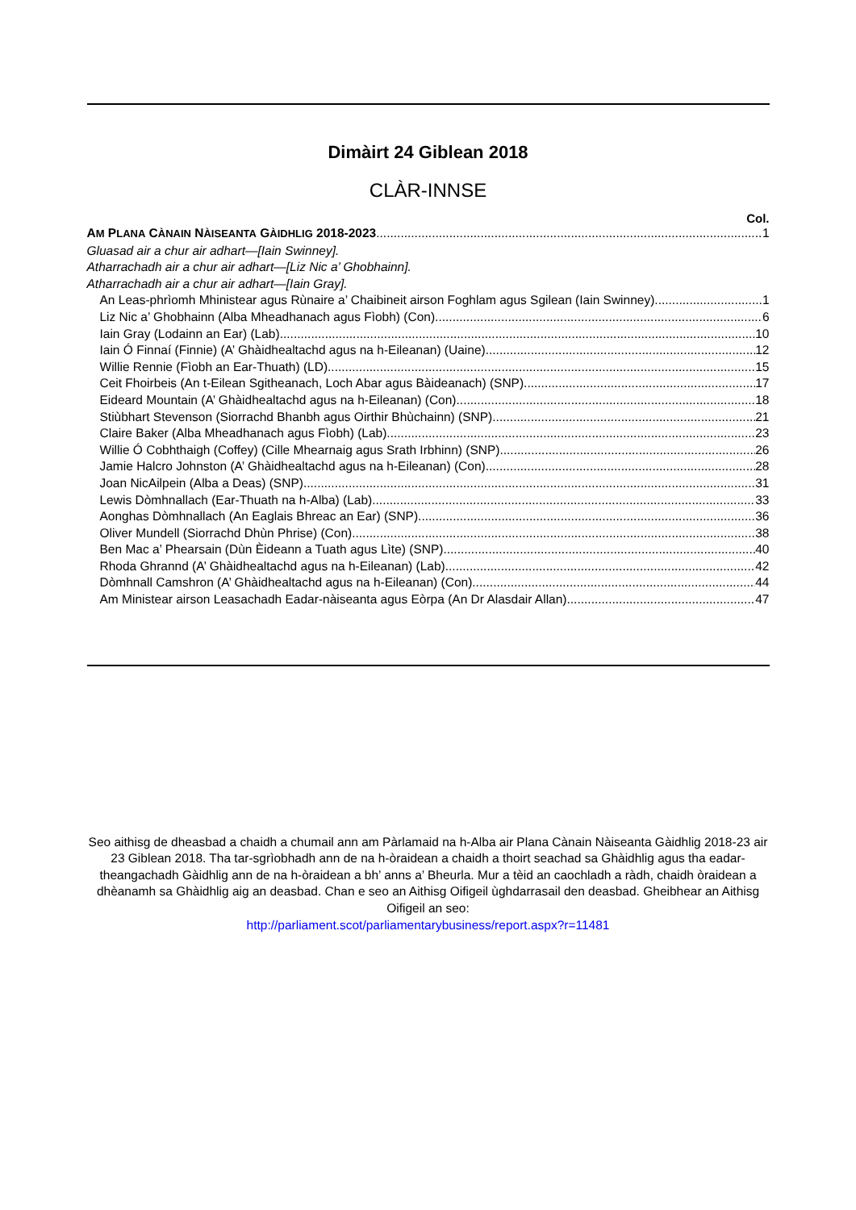Dimàirt 24 Giblean 2018
CLÀR-INNSE
Col.
AM PLANA CÀNAIN NÀISEANTA GÀIDHLIG 2018-2023 1
Gluasad air a chur air adhart—[Iain Swinney].
Atharrachadh air a chur air adhart—[Liz Nic a’ Ghobhainn].
Atharrachadh air a chur air adhart—[Iain Gray].
An Leas-phrìomh Mhinistear agus Rùnaire a’ Chaibineit airson Foghlam agus Sgilean (Iain Swinney) 1
Liz Nic a’ Ghobhainn (Alba Mheadhanach agus Fìobh) (Con) 6
Iain Gray (Lodainn an Ear) (Lab) 10
Iain Ó Finnaí (Finnie) (A’ Ghàidhealtachd agus na h-Eileanan) (Uaine) 12
Willie Rennie (Fìobh an Ear-Thuath) (LD) 15
Ceit Fhoirbeis (An t-Eilean Sgitheanach, Loch Abar agus Bàideanach) (SNP) 17
Eideard Mountain (A’ Ghàidhealtachd agus na h-Eileanan) (Con) 18
Stiùbhart Stevenson (Siorrachd Bhanbh agus Oirthir Bhùchainn) (SNP) 21
Claire Baker (Alba Mheadhanach agus Fìobh) (Lab) 23
Willie Ó Cobhthaigh (Coffey) (Cille Mhearnaig agus Srath Irbhinn) (SNP) 26
Jamie Halcro Johnston (A’ Ghàidhealtachd agus na h-Eileanan) (Con) 28
Joan NicAilpein (Alba a Deas) (SNP) 31
Lewis Dòmhnallach (Ear-Thuath na h-Alba) (Lab) 33
Aonghas Dòmhnallach (An Eaglais Bhreac an Ear) (SNP) 36
Oliver Mundell (Siorrachd Dhùn Phrise) (Con) 38
Ben Mac a’ Phearsain (Dùn Èideann a Tuath agus Lìte) (SNP) 40
Rhoda Ghrannd (A’ Ghàidhealtachd agus na h-Eileanan) (Lab) 42
Dòmhnall Camshron (A’ Ghàidhealtachd agus na h-Eileanan) (Con) 44
Am Ministear airson Leasachadh Eadar-nàiseanta agus Eòrpa (An Dr Alasdair Allan) 47
Seo aithisg de dheasbad a chaidh a chumail ann am Pàrlamaid na h-Alba air Plana Cànain Nàiseanta Gàidhlig 2018-23 air 23 Giblean 2018. Tha tar-sgrìobhadh ann de na h-òraidean a chaidh a thoirt seachad sa Ghàidhlig agus tha eadar-theangachadh Gàidhlig ann de na h-òraidean a bh’ anns a’ Bheurla. Mur a tèid an caochladh a ràdh, chaidh òraidean a dhèanamh sa Ghàidhlig aig an deasbad. Chan e seo an Aithisg Oifigeil ùghdarrasail den deasbad. Gheibhear an Aithisg Oifigeil an seo:
http://parliament.scot/parliamentarybusiness/report.aspx?r=11481